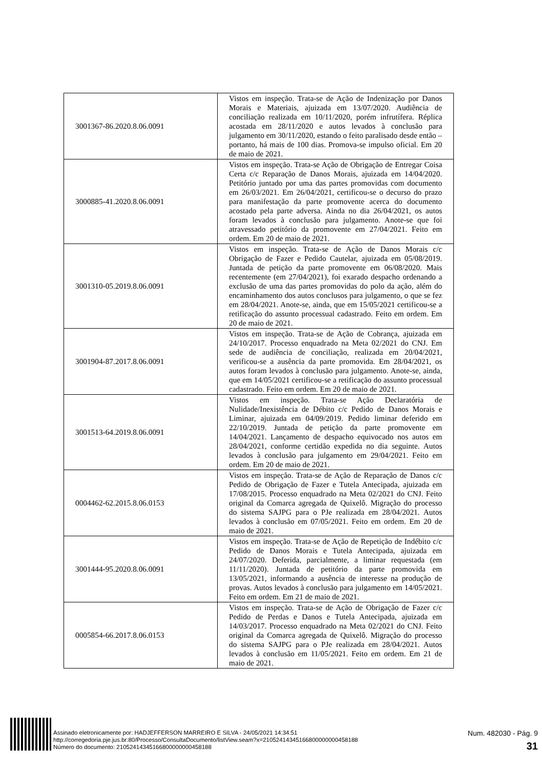| 3001367-86.2020.8.06.0091 | Vistos em inspeção. Trata-se de Ação de Indenização por Danos Morais e Materiais, ajuizada em 13/07/2020. Audiência de conciliação realizada em 10/11/2020, porém infrutífera. Réplica acostada em 28/11/2020 e autos levados à conclusão para julgamento em 30/11/2020, estando o feito paralisado desde então – portanto, há mais de 100 dias. Promova-se impulso oficial. Em 20 de maio de 2021. |
| 3000885-41.2020.8.06.0091 | Vistos em inspeção. Trata-se Ação de Obrigação de Entregar Coisa Certa c/c Reparação de Danos Morais, ajuizada em 14/04/2020. Petitório juntado por uma das partes promovidas com documento em 26/03/2021. Em 26/04/2021, certificou-se o decurso do prazo para manifestação da parte promovente acerca do documento acostado pela parte adversa. Ainda no dia 26/04/2021, os autos foram levados à conclusão para julgamento. Anote-se que foi atravessado petitório da promovente em 27/04/2021. Feito em ordem. Em 20 de maio de 2021. |
| 3001310-05.2019.8.06.0091 | Vistos em inspeção. Trata-se de Ação de Danos Morais c/c Obrigação de Fazer e Pedido Cautelar, ajuizada em 05/08/2019. Juntada de petição da parte promovente em 06/08/2020. Mais recentemente (em 27/04/2021), foi exarado despacho ordenando a exclusão de uma das partes promovidas do polo da ação, além do encaminhamento dos autos conclusos para julgamento, o que se fez em 28/04/2021. Anote-se, ainda, que em 15/05/2021 certificou-se a retificação do assunto processual cadastrado. Feito em ordem. Em 20 de maio de 2021. |
| 3001904-87.2017.8.06.0091 | Vistos em inspeção. Trata-se de Ação de Cobrança, ajuizada em 24/10/2017. Processo enquadrado na Meta 02/2021 do CNJ. Em sede de audiência de conciliação, realizada em 20/04/2021, verificou-se a ausência da parte promovida. Em 28/04/2021, os autos foram levados à conclusão para julgamento. Anote-se, ainda, que em 14/05/2021 certificou-se a retificação do assunto processual cadastrado. Feito em ordem. Em 20 de maio de 2021. |
| 3001513-64.2019.8.06.0091 | Vistos em inspeção. Trata-se Ação Declaratória de Nulidade/Inexistência de Débito c/c Pedido de Danos Morais e Liminar, ajuizada em 04/09/2019. Pedido liminar deferido em 22/10/2019. Juntada de petição da parte promovente em 14/04/2021. Lançamento de despacho equivocado nos autos em 28/04/2021, conforme certidão expedida no dia seguinte. Autos levados à conclusão para julgamento em 29/04/2021. Feito em ordem. Em 20 de maio de 2021. |
| 0004462-62.2015.8.06.0153 | Vistos em inspeção. Trata-se de Ação de Reparação de Danos c/c Pedido de Obrigação de Fazer e Tutela Antecipada, ajuizada em 17/08/2015. Processo enquadrado na Meta 02/2021 do CNJ. Feito original da Comarca agregada de Quixelô. Migração do processo do sistema SAJPG para o PJe realizada em 28/04/2021. Autos levados à conclusão em 07/05/2021. Feito em ordem. Em 20 de maio de 2021. |
| 3001444-95.2020.8.06.0091 | Vistos em inspeção. Trata-se de Ação de Repetição de Indébito c/c Pedido de Danos Morais e Tutela Antecipada, ajuizada em 24/07/2020. Deferida, parcialmente, a liminar requestada (em 11/11/2020). Juntada de petitório da parte promovida em 13/05/2021, informando a ausência de interesse na produção de provas. Autos levados à conclusão para julgamento em 14/05/2021. Feito em ordem. Em 21 de maio de 2021. |
| 0005854-66.2017.8.06.0153 | Vistos em inspeção. Trata-se de Ação de Obrigação de Fazer c/c Pedido de Perdas e Danos e Tutela Antecipada, ajuizada em 14/03/2017. Processo enquadrado na Meta 02/2021 do CNJ. Feito original da Comarca agregada de Quixelô. Migração do processo do sistema SAJPG para o PJe realizada em 28/04/2021. Autos levados à conclusão em 11/05/2021. Feito em ordem. Em 21 de maio de 2021. |
Assinado eletronicamente por: HADJEFFERSON MARREIRO E SILVA - 24/05/2021 14:34:51
http://corregedoria.pje.jus.br:80/Processo/ConsultaDocumento/listView.seam?x=21052414345166800000000458188
Número do documento: 21052414345166800000000458188
Num. 482030 - Pág. 9
31